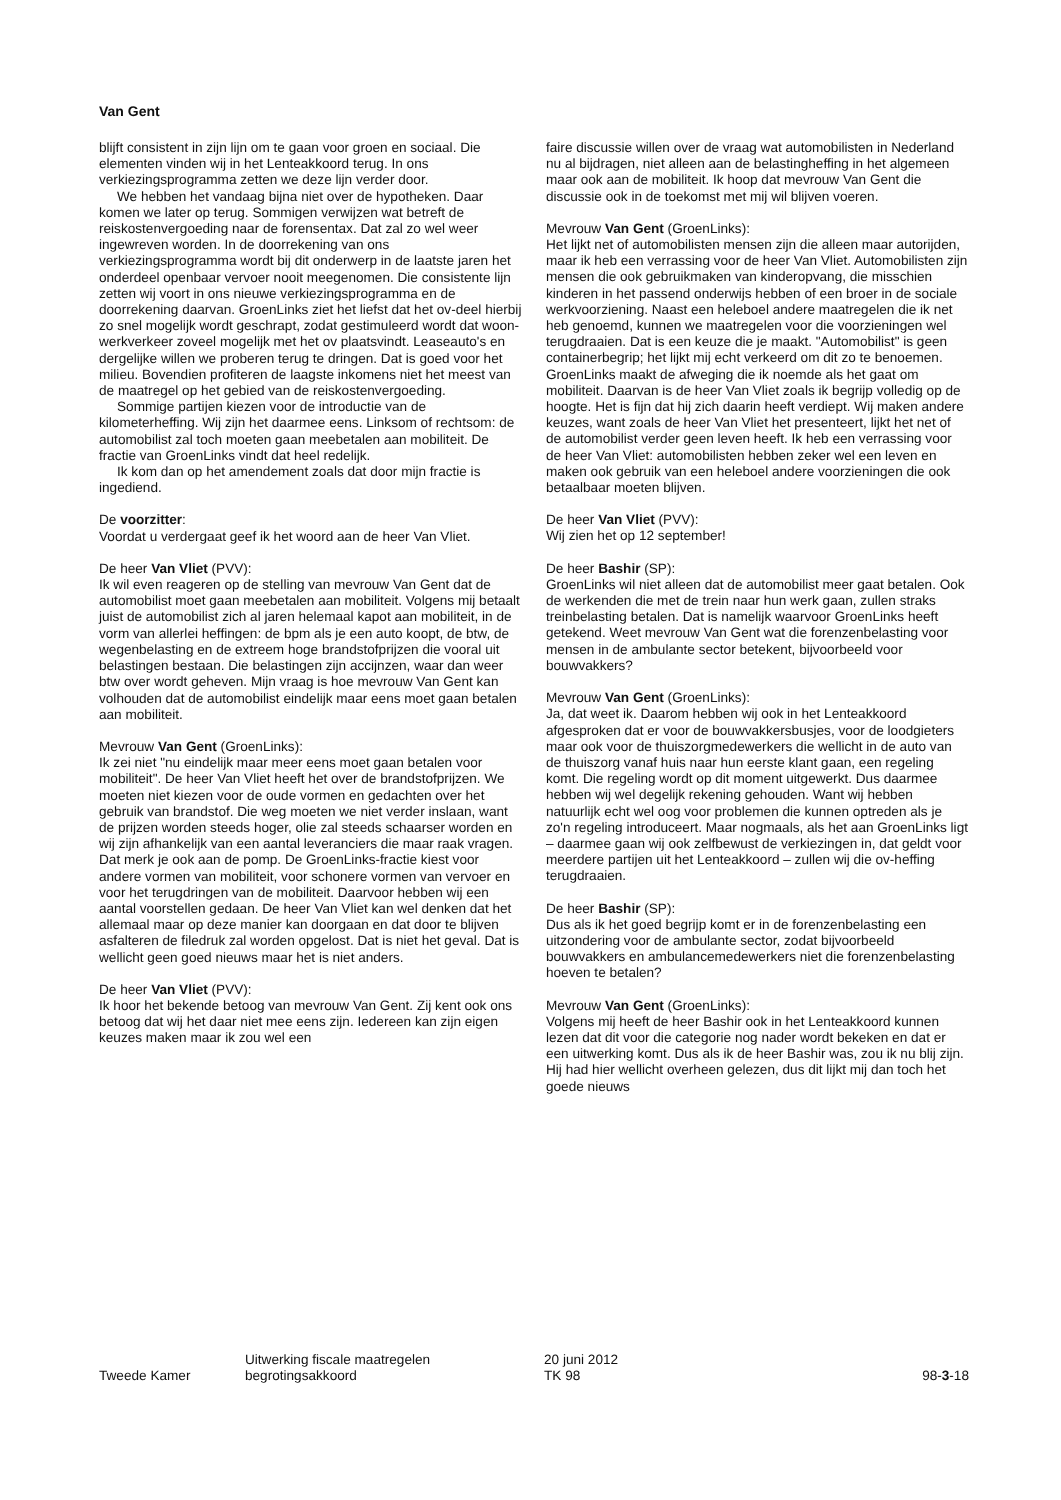Van Gent
blijft consistent in zijn lijn om te gaan voor groen en sociaal. Die elementen vinden wij in het Lenteakkoord terug. In ons verkiezingsprogramma zetten we deze lijn verder door.
We hebben het vandaag bijna niet over de hypotheken. Daar komen we later op terug. Sommigen verwijzen wat betreft de reiskostenvergoeding naar de forensentax. Dat zal zo wel weer ingewreven worden. In de doorrekening van ons verkiezingsprogramma wordt bij dit onderwerp in de laatste jaren het onderdeel openbaar vervoer nooit meegenomen. Die consistente lijn zetten wij voort in ons nieuwe verkiezingsprogramma en de doorrekening daarvan. GroenLinks ziet het liefst dat het ov-deel hierbij zo snel mogelijk wordt geschrapt, zodat gestimuleerd wordt dat woon-werkverkeer zoveel mogelijk met het ov plaatsvindt. Leaseauto's en dergelijke willen we proberen terug te dringen. Dat is goed voor het milieu. Bovendien profiteren de laagste inkomens niet het meest van de maatregel op het gebied van de reiskostenvergoeding.
Sommige partijen kiezen voor de introductie van de kilometerheffing. Wij zijn het daarmee eens. Linksom of rechtsom: de automobilist zal toch moeten gaan meebetalen aan mobiliteit. De fractie van GroenLinks vindt dat heel redelijk.
Ik kom dan op het amendement zoals dat door mijn fractie is ingediend.
De voorzitter:
Voordat u verdergaat geef ik het woord aan de heer Van Vliet.
De heer Van Vliet (PVV):
Ik wil even reageren op de stelling van mevrouw Van Gent dat de automobilist moet gaan meebetalen aan mobiliteit. Volgens mij betaalt juist de automobilist zich al jaren helemaal kapot aan mobiliteit, in de vorm van allerlei heffingen: de bpm als je een auto koopt, de btw, de wegenbelasting en de extreem hoge brandstofprijzen die vooral uit belastingen bestaan. Die belastingen zijn accijnzen, waar dan weer btw over wordt geheven. Mijn vraag is hoe mevrouw Van Gent kan volhouden dat de automobilist eindelijk maar eens moet gaan betalen aan mobiliteit.
Mevrouw Van Gent (GroenLinks):
Ik zei niet "nu eindelijk maar meer eens moet gaan betalen voor mobiliteit". De heer Van Vliet heeft het over de brandstofprijzen. We moeten niet kiezen voor de oude vormen en gedachten over het gebruik van brandstof. Die weg moeten we niet verder inslaan, want de prijzen worden steeds hoger, olie zal steeds schaarser worden en wij zijn afhankelijk van een aantal leveranciers die maar raak vragen. Dat merk je ook aan de pomp. De GroenLinks-fractie kiest voor andere vormen van mobiliteit, voor schonere vormen van vervoer en voor het terugdringen van de mobiliteit. Daarvoor hebben wij een aantal voorstellen gedaan. De heer Van Vliet kan wel denken dat het allemaal maar op deze manier kan doorgaan en dat door te blijven asfalteren de filedruk zal worden opgelost. Dat is niet het geval. Dat is wellicht geen goed nieuws maar het is niet anders.
De heer Van Vliet (PVV):
Ik hoor het bekende betoog van mevrouw Van Gent. Zij kent ook ons betoog dat wij het daar niet mee eens zijn. Iedereen kan zijn eigen keuzes maken maar ik zou wel een
faire discussie willen over de vraag wat automobilisten in Nederland nu al bijdragen, niet alleen aan de belastingheffing in het algemeen maar ook aan de mobiliteit. Ik hoop dat mevrouw Van Gent die discussie ook in de toekomst met mij wil blijven voeren.
Mevrouw Van Gent (GroenLinks):
Het lijkt net of automobilisten mensen zijn die alleen maar autorijden, maar ik heb een verrassing voor de heer Van Vliet. Automobilisten zijn mensen die ook gebruikmaken van kinderopvang, die misschien kinderen in het passend onderwijs hebben of een broer in de sociale werkvoorziening. Naast een heleboel andere maatregelen die ik net heb genoemd, kunnen we maatregelen voor die voorzieningen wel terugdraaien. Dat is een keuze die je maakt. "Automobilist" is geen containerbegrip; het lijkt mij echt verkeerd om dit zo te benoemen. GroenLinks maakt de afweging die ik noemde als het gaat om mobiliteit. Daarvan is de heer Van Vliet zoals ik begrijp volledig op de hoogte. Het is fijn dat hij zich daarin heeft verdiept. Wij maken andere keuzes, want zoals de heer Van Vliet het presenteert, lijkt het net of de automobilist verder geen leven heeft. Ik heb een verrassing voor de heer Van Vliet: automobilisten hebben zeker wel een leven en maken ook gebruik van een heleboel andere voorzieningen die ook betaalbaar moeten blijven.
De heer Van Vliet (PVV):
Wij zien het op 12 september!
De heer Bashir (SP):
GroenLinks wil niet alleen dat de automobilist meer gaat betalen. Ook de werkenden die met de trein naar hun werk gaan, zullen straks treinbelasting betalen. Dat is namelijk waarvoor GroenLinks heeft getekend. Weet mevrouw Van Gent wat die forenzenbelasting voor mensen in de ambulante sector betekent, bijvoorbeeld voor bouwvakkers?
Mevrouw Van Gent (GroenLinks):
Ja, dat weet ik. Daarom hebben wij ook in het Lenteakkoord afgesproken dat er voor de bouwvakkersbusjes, voor de loodgieters maar ook voor de thuiszorgmedewerkers die wellicht in de auto van de thuiszorg vanaf huis naar hun eerste klant gaan, een regeling komt. Die regeling wordt op dit moment uitgewerkt. Dus daarmee hebben wij wel degelijk rekening gehouden. Want wij hebben natuurlijk echt wel oog voor problemen die kunnen optreden als je zo'n regeling introduceert. Maar nogmaals, als het aan GroenLinks ligt – daarmee gaan wij ook zelfbewust de verkiezingen in, dat geldt voor meerdere partijen uit het Lenteakkoord – zullen wij die ov-heffing terugdraaien.
De heer Bashir (SP):
Dus als ik het goed begrijp komt er in de forenzenbelasting een uitzondering voor de ambulante sector, zodat bijvoorbeeld bouwvakkers en ambulancemedewerkers niet die forenzenbelasting hoeven te betalen?
Mevrouw Van Gent (GroenLinks):
Volgens mij heeft de heer Bashir ook in het Lenteakkoord kunnen lezen dat dit voor die categorie nog nader wordt bekeken en dat er een uitwerking komt. Dus als ik de heer Bashir was, zou ik nu blij zijn. Hij had hier wellicht overheen gelezen, dus dit lijkt mij dan toch het goede nieuws
Tweede Kamer
Uitwerking fiscale maatregelen
begrotingsakkoord
20 juni 2012
TK 98
98-3-18